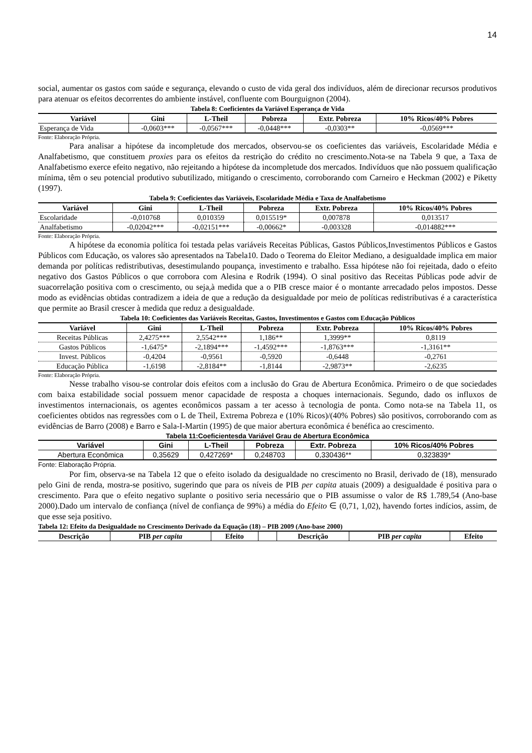14
social, aumentar os gastos com saúde e segurança, elevando o custo de vida geral dos indivíduos, além de direcionar recursos produtivos para atenuar os efeitos decorrentes do ambiente instável, confluente com Bourguignon (2004).
Tabela 8: Coeficientes da Variável Esperança de Vida
| Variável | Gini | L-Theil | Pobreza | Extr. Pobreza | 10% Ricos/40% Pobres |
| --- | --- | --- | --- | --- | --- |
| Esperança de Vida | -0,0603*** | -0,0567*** | -0,0448*** | -0,0303** | -0,0569*** |
Fonte: Elaboração Própria.
Para analisar a hipótese da incompletude dos mercados, observou-se os coeficientes das variáveis, Escolaridade Média e Analfabetismo, que constituem proxies para os efeitos da restrição do crédito no crescimento.Nota-se na Tabela 9 que, a Taxa de Analfabetismo exerce efeito negativo, não rejeitando a hipótese da incompletude dos mercados. Indivíduos que não possuem qualificação mínima, têm o seu potencial produtivo subutilizado, mitigando o crescimento, corroborando com Carneiro e Heckman (2002) e Piketty (1997).
Tabela 9: Coeficientes das Variáveis, Escolaridade Média e Taxa de Analfabetismo
| Variável | Gini | L-Theil | Pobreza | Extr. Pobreza | 10% Ricos/40% Pobres |
| --- | --- | --- | --- | --- | --- |
| Escolaridade | -0,010768 | 0,010359 | 0,015519* | 0,007878 | 0,013517 |
| Analfabetismo | -0,02042*** | -0,02151*** | -0,00662* | -0,003328 | -0,014882*** |
Fonte: Elaboração Própria.
A hipótese da economia política foi testada pelas variáveis Receitas Públicas, Gastos Públicos,Investimentos Públicos e Gastos Públicos com Educação, os valores são apresentados na Tabela10. Dado o Teorema do Eleitor Mediano, a desigualdade implica em maior demanda por políticas redistributivas, desestimulando poupança, investimento e trabalho. Essa hipótese não foi rejeitada, dado o efeito negativo dos Gastos Públicos o que corrobora com Alesina e Rodrik (1994). O sinal positivo das Receitas Públicas pode advir de suacorrelação positiva com o crescimento, ou seja,à medida que a o PIB cresce maior é o montante arrecadado pelos impostos. Desse modo as evidências obtidas contradizem a ideia de que a redução da desigualdade por meio de políticas redistributivas é a característica que permite ao Brasil crescer à medida que reduz a desigualdade.
Tabela 10: Coeficientes das Variáveis Receitas, Gastos, Investimentos e Gastos com Educação Públicos
| Variável | Gini | L-Theil | Pobreza | Extr. Pobreza | 10% Ricos/40% Pobres |
| --- | --- | --- | --- | --- | --- |
| Receitas Públicas | 2,4275*** | 2,5542*** | 1,186** | 1,3999** | 0,8119 |
| Gastos Públicos | -1,6475* | -2,1894*** | -1,4592*** | -1,8763*** | -1,3161** |
| Invest. Públicos | -0,4204 | -0,9561 | -0,5920 | -0,6448 | -0,2761 |
| Educação Pública | -1,6198 | -2,8184** | -1,8144 | -2,9873** | -2,6235 |
Fonte: Elaboração Própria.
Nesse trabalho visou-se controlar dois efeitos com a inclusão do Grau de Abertura Econômica. Primeiro o de que sociedades com baixa estabilidade social possuem menor capacidade de resposta a choques internacionais. Segundo, dado os influxos de investimentos internacionais, os agentes econômicos passam a ter acesso à tecnologia de ponta. Como nota-se na Tabela 11, os coeficientes obtidos nas regressões com o L de Theil, Extrema Pobreza e (10% Ricos)/(40% Pobres) são positivos, corroborando com as evidências de Barro (2008) e Barro e Sala-I-Martin (1995) de que maior abertura econômica é benéfica ao crescimento.
Tabela 11:Coeficientesda Variável Grau de Abertura Econômica
| Variável | Gini | L-Theil | Pobreza | Extr. Pobreza | 10% Ricos/40% Pobres |
| --- | --- | --- | --- | --- | --- |
| Abertura Econômica | 0,35629 | 0,427269* | 0,248703 | 0,330436** | 0,323839* |
Fonte: Elaboração Própria.
Por fim, observa-se na Tabela 12 que o efeito isolado da desigualdade no crescimento no Brasil, derivado de (18), mensurado pelo Gini de renda, mostra-se positivo, sugerindo que para os níveis de PIB per capita atuais (2009) a desigualdade é positiva para o crescimento. Para que o efeito negativo suplante o positivo seria necessário que o PIB assumisse o valor de R$ 1.789,54 (Ano-base 2000).Dado um intervalo de confiança (nível de confiança de 99%) a média do Efeito ∈ (0,71, 1,02), havendo fortes indícios, assim, de que esse seja positivo.
Tabela 12: Efeito da Desigualdade no Crescimento Derivado da Equação (18) – PIB 2009 (Ano-base 2000)
| Descrição | PIB per capita | Efeito | | Descrição | PIB per capita | Efeito |
| --- | --- | --- | --- | --- | --- | --- |